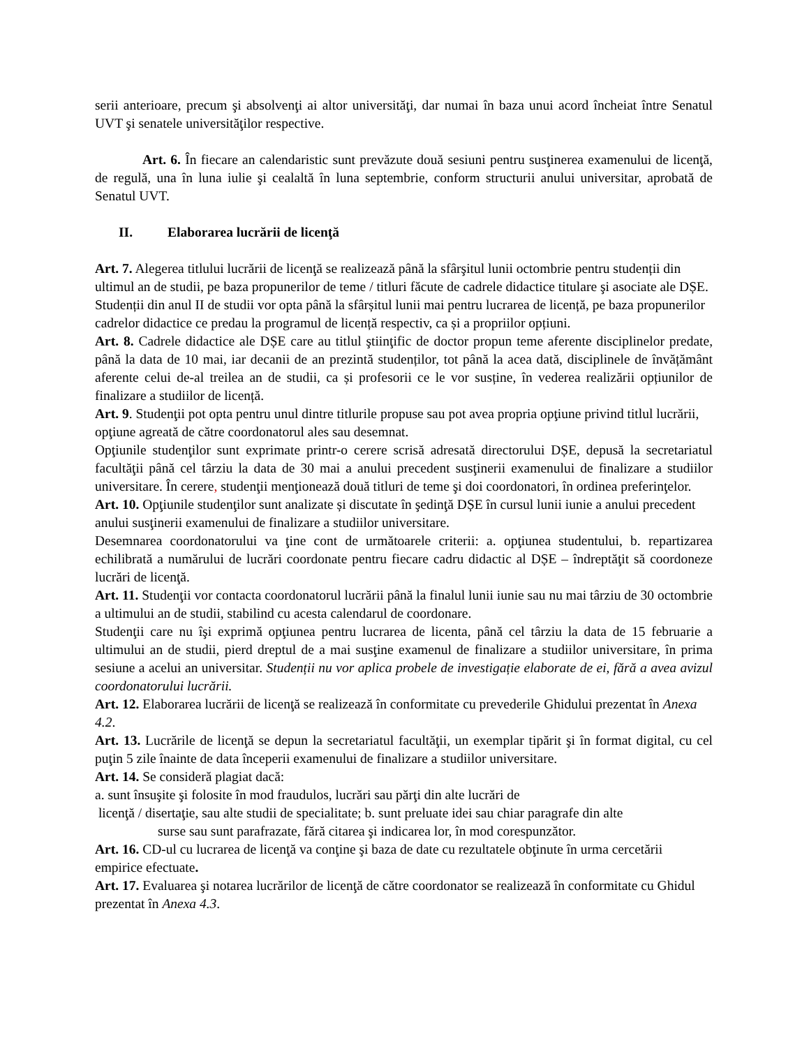serii anterioare, precum şi absolvenţi ai altor universităţi, dar numai în baza unui acord încheiat între Senatul UVT şi senatele universităţilor respective.
Art. 6. În fiecare an calendaristic sunt prevăzute două sesiuni pentru susţinerea examenului de licenţă, de regulă, una în luna iulie şi cealaltă în luna septembrie, conform structurii anului universitar, aprobată de Senatul UVT.
II. Elaborarea lucrării de licenţă
Art. 7. Alegerea titlului lucrării de licenţă se realizează până la sfârşitul lunii octombrie pentru studenții din ultimul an de studii, pe baza propunerilor de teme / titluri făcute de cadrele didactice titulare şi asociate ale DȘE. Studenții din anul II de studii vor opta până la sfârșitul lunii mai pentru lucrarea de licență, pe baza propunerilor cadrelor didactice ce predau la programul de licență respectiv, ca și a propriilor opțiuni.
Art. 8. Cadrele didactice ale DȘE care au titlul ştiinţific de doctor propun teme aferente disciplinelor predate, până la data de 10 mai, iar decanii de an prezintă studenților, tot până la acea dată, disciplinele de învățământ aferente celui de-al treilea an de studii, ca și profesorii ce le vor susține, în vederea realizării opțiunilor de finalizare a studiilor de licență.
Art. 9. Studenţii pot opta pentru unul dintre titlurile propuse sau pot avea propria opţiune privind titlul lucrării, opţiune agreată de către coordonatorul ales sau desemnat.
Opţiunile studenţilor sunt exprimate printr-o cerere scrisă adresată directorului DȘE, depusă la secretariatul facultăţii până cel târziu la data de 30 mai a anului precedent susţinerii examenului de finalizare a studiilor universitare. În cerere, studenţii menţionează două titluri de teme şi doi coordonatori, în ordinea preferinţelor.
Art. 10. Opţiunile studenţilor sunt analizate și discutate în şedinţă DȘE în cursul lunii iunie a anului precedent anului susţinerii examenului de finalizare a studiilor universitare.
Desemnarea coordonatorului va ţine cont de următoarele criterii: a. opţiunea studentului, b. repartizarea echilibrată a numărului de lucrări coordonate pentru fiecare cadru didactic al DȘE – îndreptăţit să coordoneze lucrări de licenţă.
Art. 11. Studenţii vor contacta coordonatorul lucrării până la finalul lunii iunie sau nu mai târziu de 30 octombrie a ultimului an de studii, stabilind cu acesta calendarul de coordonare.
Studenţii care nu îşi exprimă opţiunea pentru lucrarea de licenta, până cel târziu la data de 15 februarie a ultimului an de studii, pierd dreptul de a mai susţine examenul de finalizare a studiilor universitare, în prima sesiune a acelui an universitar. Studenții nu vor aplica probele de investigație elaborate de ei, fără a avea avizul coordonatorului lucrării.
Art. 12. Elaborarea lucrării de licenţă se realizează în conformitate cu prevederile Ghidului prezentat în Anexa 4.2.
Art. 13. Lucrările de licenţă se depun la secretariatul facultăţii, un exemplar tipărit şi în format digital, cu cel puţin 5 zile înainte de data începerii examenului de finalizare a studiilor universitare.
Art. 14. Se consideră plagiat dacă:
a. sunt însuşite şi folosite în mod fraudulos, lucrări sau părţi din alte lucrări de
licenţă / disertaţie, sau alte studii de specialitate; b. sunt preluate idei sau chiar paragrafe din alte
surse sau sunt parafrazate, fără citarea şi indicarea lor, în mod corespunzător.
Art. 16. CD-ul cu lucrarea de licenţă va conţine şi baza de date cu rezultatele obţinute în urma cercetării empirice efectuate.
Art. 17. Evaluarea şi notarea lucrărilor de licenţă de către coordonator se realizează în conformitate cu Ghidul prezentat în Anexa 4.3.